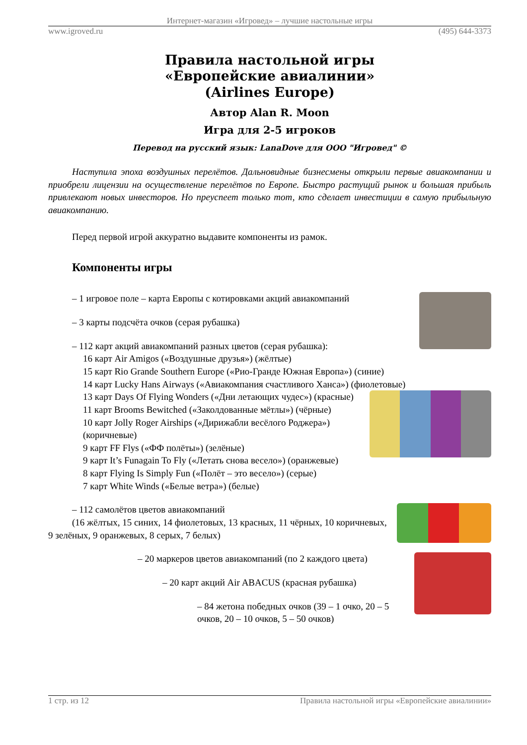Интернет-магазин «Игровед» – лучшие настольные игры
www.igroved.ru (495) 644-3373
Правила настольной игры
«Европейские авиалинии»
(Airlines Europe)
Автор Alan R. Moon
Игра для 2-5 игроков
Перевод на русский язык: LanaDove для ООО "Игровед" ©
Наступила эпоха воздушных перелётов. Дальновидные бизнесмены открыли первые авиакомпании и приобрели лицензии на осуществление перелётов по Европе. Быстро растущий рынок и большая прибыль привлекают новых инвесторов. Но преуспеет только тот, кто сделает инвестиции в самую прибыльную авиакомпанию.
Перед первой игрой аккуратно выдавите компоненты из рамок.
Компоненты игры
– 1 игровое поле – карта Европы с котировками акций авиакомпаний
– 3 карты подсчёта очков (серая рубашка)
– 112 карт акций авиакомпаний разных цветов (серая рубашка):
16 карт Air Amigos («Воздушные друзья») (жёлтые)
15 карт Rio Grande Southern Europe («Рио-Гранде Южная Европа») (синие)
14 карт Lucky Hans Airways («Авиакомпания счастливого Ханса») (фиолетовые)
13 карт Days Of Flying Wonders («Дни летающих чудес») (красные)
11 карт Brooms Bewitched («Заколдованные мётлы») (чёрные)
10 карт Jolly Roger Airships («Дирижабли весёлого Роджера») (коричневые)
9 карт FF Flys («ФФ полёты») (зелёные)
9 карт It’s Funagain To Fly («Летать снова весело») (оранжевые)
8 карт Flying Is Simply Fun («Полёт – это весело») (серые)
7 карт White Winds («Белые ветра») (белые)
– 112 самолётов цветов авиакомпаний
(16 жёлтых, 15 синих, 14 фиолетовых, 13 красных, 11 чёрных, 10 коричневых, 9 зелёных, 9 оранжевых, 8 серых, 7 белых)
– 20 маркеров цветов авиакомпаний (по 2 каждого цвета)
– 20 карт акций Air ABACUS (красная рубашка)
– 84 жетона победных очков (39 – 1 очко, 20 – 5 очков, 20 – 10 очков, 5 – 50 очков)
1 стр. из 12 Правила настольной игры «Европейские авиалинии»